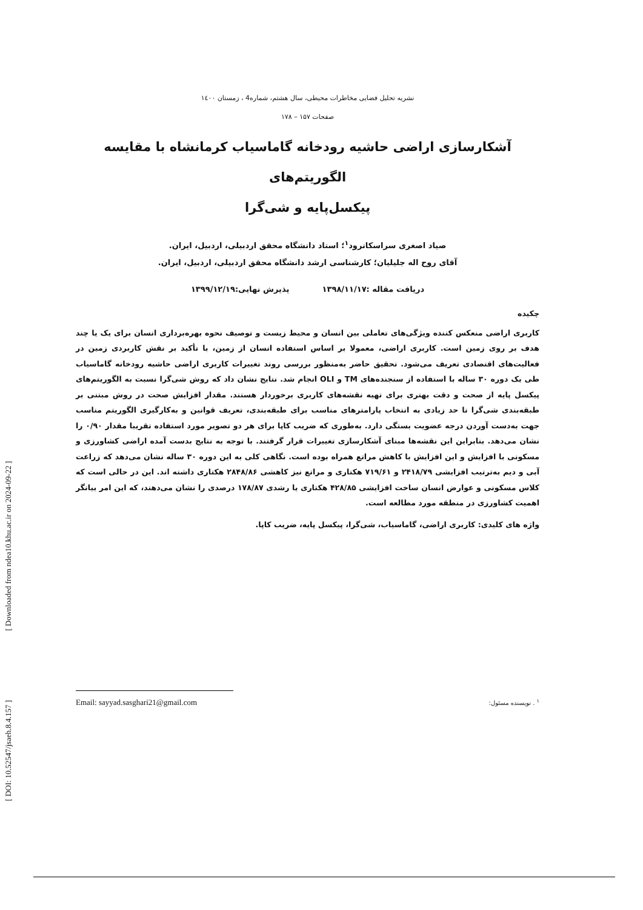[ Downloaded from ndea10.khu.ac.ir on 2024-09-22 ]
[ DOI: 10.52547/jsaeh.8.4.157 ]
نشریه تحلیل فضایی مخاطرات محیطی، سال هشتم، شماره4 ، زمستان ۱٤۰۰
صفحات ۱۵۷ – ۱۷۸
آشکارسازی اراضی حاشیه رودخانه گاماسیاب کرمانشاه با مقایسه الگوریتم‌های
پیکسل‌پایه و شی‌گرا
صیاد اصغری سراسکانرود<sup>۱</sup>؛ استاد دانشگاه محقق اردبیلی، اردبیل، ایران.
آقای روح اله جلیلیان؛ کارشناسی ارشد دانشگاه محقق اردبیلی، اردبیل، ایران.
دریافت مقاله :۱۳۹۸/۱۱/۱۷ پذیرش نهایی:۱۳۹۹/۱۲/۱۹
چکیده
کاربری اراضی منعکس کننده ویژگی‌های تعاملی بین انسان و محیط زیست و توصیف نحوه بهره‌برداری انسان برای یک یا چند هدف بر روی زمین است. کاربری اراضی، معمولا بر اساس استفاده انسان از زمین، با تأکید بر نقش کاربردی زمین در فعالیت‌های اقتصادی تعریف می‌شود. تحقیق حاضر به‌منظور بررسی روند تغییرات کاربری اراضی حاشیه رودخانه گاماسیاب طی یک دوره ۳۰ ساله با استفاده از سنجنده‌های TM و OLI انجام شد. نتایج نشان داد که روش شی‌گرا نسبت به الگوریتم‌های پیکسل پایه از صحت و دقت بهتری برای تهیه نقشه‌های کاربری برخوردار هستند. مقدار افزایش صحت در روش مبتنی بر طبقه‌بندی شی‌گرا تا حد زیادی به انتخاب پارامترهای مناسب برای طبقه‌بندی، تعریف قوانین و به‌کارگیری الگوریتم مناسب جهت به‌دست آوردن درجه عضویت بستگی دارد. به‌طوری که ضریب کاپا برای هر دو تصویر مورد استفاده تقریبا مقدار ۰/۹۰ را نشان می‌دهد. بنابراین این نقشه‌ها مبنای آشکارسازی تغییرات قرار گرفتند. با توجه به نتایج بدست آمده اراضی کشاورزی و مسکونی با افزایش و این افزایش با کاهش مراتع همراه بوده است. نگاهی کلی به این دوره ۳۰ ساله نشان می‌دهد که زراعت آبی و دیم به‌ترتیب افزایشی ۲۴۱۸/۷۹ و ۷۱۹/۶۱ هکتاری و مراتع نیز کاهشی ۲۸۴۸/۸۶ هکتاری داشته اند. این در حالی است که کلاس مسکونی و عوارض انسان ساخت افزایشی ۴۲۸/۸۵ هکتاری یا رشدی ۱۷۸/۸۷ درصدی را نشان می‌دهند، که این امر بیانگر اهمیت کشاورزی در منطقه مورد مطالعه است.
واژه های کلیدی: کاربری اراضی، گاماسیاب، شی‌گرا، پیکسل پایه، ضریب کاپا.
Email: sayyad.sasghari21@gmail.com <sup>۱</sup> . نویسنده مسئول: